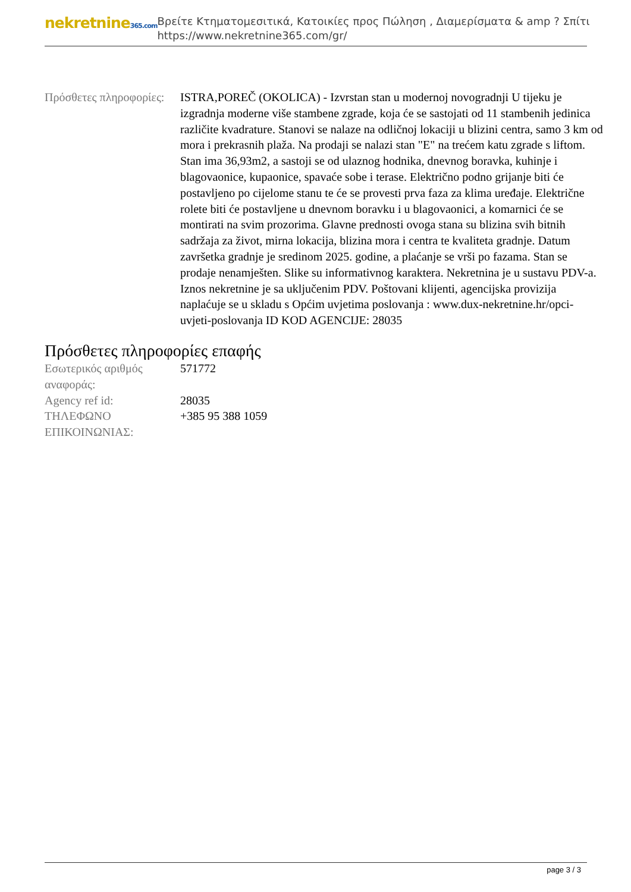nekretnine365.com
Βρείτε Κτηματομεσιτικά, Κατοικίες προς Πώληση , Διαμερίσματα & amp ? Σπίτι
https://www.nekretnine365.com/gr/
| Πρόσθετες πληροφορίες: | ISTRA,POREČ (OKOLICA) - Izvrstan stan u modernoj novogradnji U tijeku je izgradnja moderne više stambene zgrade, koja će se sastojati od 11 stambenih jedinica različite kvadrature. Stanovi se nalaze na odličnoj lokaciji u blizini centra, samo 3 km od mora i prekrasnih plaža. Na prodaji se nalazi stan "E" na trećem katu zgrade s liftom. Stan ima 36,93m2, a sastoji se od ulaznog hodnika, dnevnog boravka, kuhinje i blagovaonice, kupaonice, spavaće sobe i terase. Električno podno grijanje biti će postavljeno po cijelome stanu te će se provesti prva faza za klima uređaje. Električne rolete biti će postavljene u dnevnom boravku i u blagovaonici, a komarnici će se montirati na svim prozorima. Glavne prednosti ovoga stana su blizina svih bitnih sadržaja za život, mirna lokacija, blizina mora i centra te kvaliteta gradnje. Datum završetka gradnje je sredinom 2025. godine, a plaćanje se vrši po fazama. Stan se prodaje nenamješten. Slike su informativnog karaktera. Nekretnina je u sustavu PDV-a. Iznos nekretnine je sa uključenim PDV. Poštovani klijenti, agencijska provizija naplaćuje se u skladu s Općim uvjetima poslovanja : www.dux-nekretnine.hr/opci-uvjeti-poslovanja ID KOD AGENCIJE: 28035 |
Πρόσθετες πληροφορίες επαφής
| Εσωτερικός αριθμός αναφοράς: | 571772 |
| Agency ref id: | 28035 |
| ΤΗΛΕΦΩΝΟ ΕΠΙΚΟΙΝΩΝΙΑΣ: | +385 95 388 1059 |
page 3 / 3